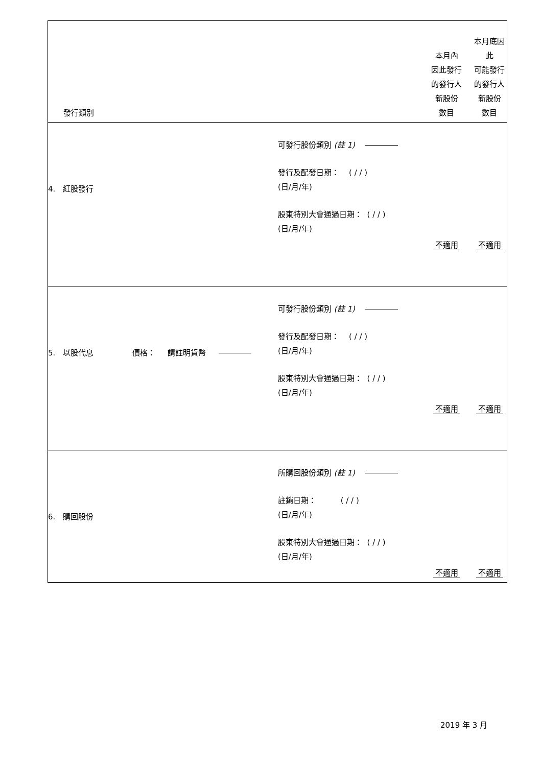| 發行類別 | | | 本月內 因此發行 的發行人 新股份 數目 | 本月底因此 可能發行 的發行人 新股份 數目 |
| --- | --- | --- | --- | --- |
| 4. 紅股發行 | 可發行股份類別 (註 1) 發行及配發日期： ( / / ) (日/月/年) 股東特別大會通過日期： ( / / ) (日/月/年) | | 不適用 | 不適用 |
| 5. 以股代息 價格： 請註明貨幣 | 可發行股份類別 (註 1) 發行及配發日期： ( / / ) (日/月/年) 股東特別大會通過日期： ( / / ) (日/月/年) | | 不適用 | 不適用 |
| 6. 購回股份 | 所購回股份類別 (註 1) 註銷日期： ( / / ) (日/月/年) 股東特別大會通過日期： ( / / ) (日/月/年) | | 不適用 | 不適用 |
2019 年 3 月